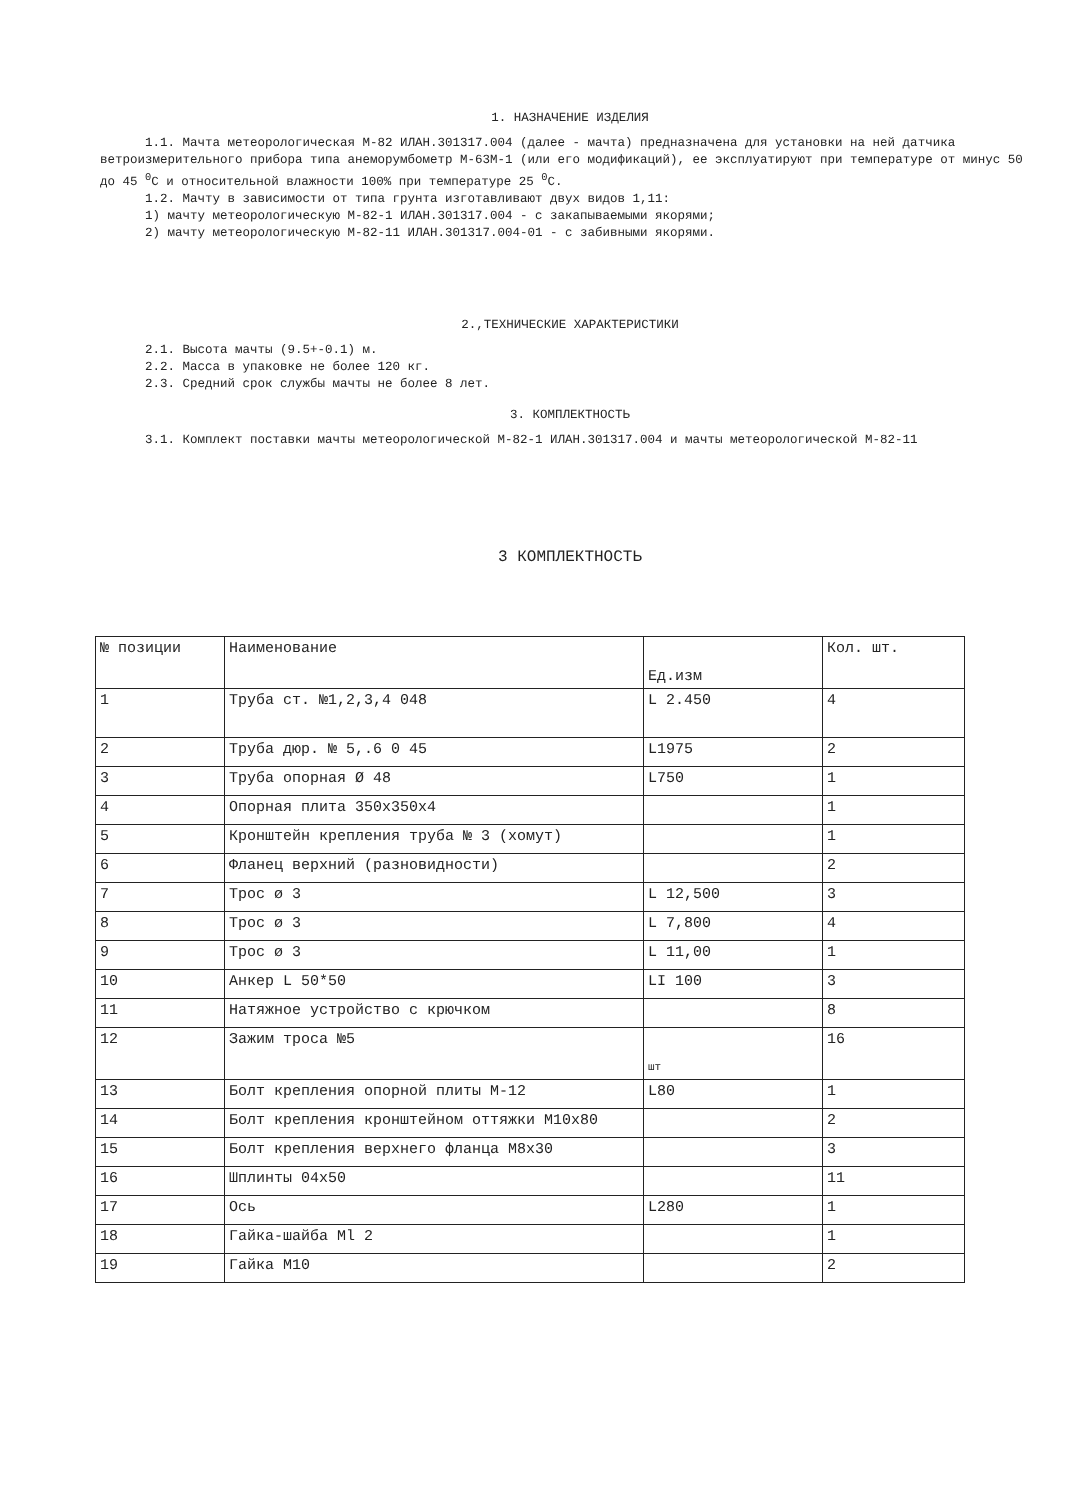1. НАЗНАЧЕНИЕ ИЗДЕЛИЯ
1.1. Мачта метеорологическая М-82 ИЛАН.301317.004 (далее - мачта) предназначена для установки на ней датчика ветроизмерительного прибора типа анеморумбометр М-63М-1 (или его модификаций), ее эксплуатируют при температуре от минус 50 до 45 <sup>0</sup>С и относительной влажности 100% при температуре 25 <sup>0</sup>С.
1.2. Мачту в зависимости от типа грунта изготавливают двух видов 1,11:
1) мачту метеорологическую М-82-1 ИЛАН.301317.004 - с закапываемыми якорями;
2) мачту метеорологическую М-82-11 ИЛАН.301317.004-01 - с забивными якорями.
2.,ТЕХНИЧЕСКИЕ ХАРАКТЕРИСТИКИ
2.1. Высота мачты (9.5+-0.1) м.
2.2. Масса в упаковке не более 120 кг.
2.3. Средний срок службы мачты не более 8 лет.
3. КОМПЛЕКТНОСТЬ
3.1. Комплект поставки мачты метеорологической М-82-1 ИЛАН.301317.004 и мачты метеорологической М-82-11
3 КОМПЛЕКТНОСТЬ
| № позиции | Наименование | Ед.изм | Кол. шт. |
| --- | --- | --- | --- |
| 1 | Труба ст. №1,2,3,4 048 | L 2.450 | 4 |
| 2 | Труба дюр. № 5,.6 0 45 | L1975 | 2 |
| 3 | Труба опорная Ø 48 | L750 | 1 |
| 4 | Опорная плита 350х350х4 | | 1 |
| 5 | Кронштейн крепления труба № 3 (хомут) | | 1 |
| 6 | Фланец верхний (разновидности) | | 2 |
| 7 | Трос ø 3 | L 12,500 | 3 |
| 8 | Трос ø 3 | L 7,800 | 4 |
| 9 | Трос ø 3 | L 11,00 | 1 |
| 10 | Анкер L 50*50 | LI 100 | 3 |
| 11 | Натяжное устройство с крючком | | 8 |
| 12 | Зажим троса №5 | шт | 16 |
| 13 | Болт крепления опорной плиты М-12 | L80 | 1 |
| 14 | Болт крепления кронштейном оттяжки М10х80 | | 2 |
| 15 | Болт крепления верхнего фланца М8х30 | | 3 |
| 16 | Шплинты 04х50 | | 11 |
| 17 | Ось | L280 | 1 |
| 18 | Гайка-шайба Ml 2 | | 1 |
| 19 | Гайка М10 | | 2 |